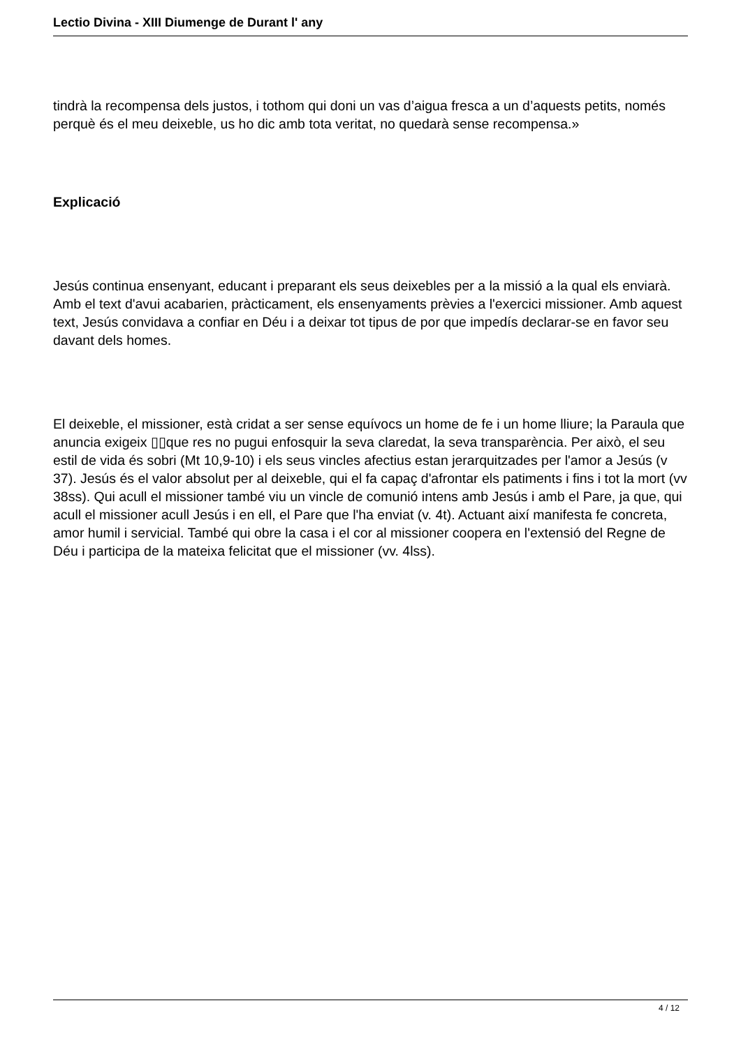Lectio Divina - XIII Diumenge de Durant l' any
tindrà la recompensa dels justos, i tothom qui doni un vas d’aigua fresca a un d’aquests petits, només perquè és el meu deixeble, us ho dic amb tota veritat, no quedarà sense recompensa.»
Explicació
Jesús continua ensenyant, educant i preparant els seus deixebles per a la missió a la qual els enviarà. Amb el text d'avui acabarien, pràcticament, els ensenyaments prèvies a l'exercici missioner. Amb aquest text, Jesús convidava a confiar en Déu i a deixar tot tipus de por que impedís declarar-se en favor seu davant dels homes.
El deixeble, el missioner, està cridat a ser sense equívocs un home de fe i un home lliure; la Paraula que anuncia exigeix ▯▯que res no pugui enfosquir la seva claredat, la seva transparència. Per això, el seu estil de vida és sobri (Mt 10,9-10) i els seus vincles afectius estan jerarquitzades per l'amor a Jesús (v 37). Jesús és el valor absolut per al deixeble, qui el fa capaç d'afrontar els patiments i fins i tot la mort (vv 38ss). Qui acull el missioner també viu un vincle de comunió intens amb Jesús i amb el Pare, ja que, qui acull el missioner acull Jesús i en ell, el Pare que l'ha enviat (v. 4t). Actuant així manifesta fe concreta, amor humil i servicial. També qui obre la casa i el cor al missioner coopera en l'extensió del Regne de Déu i participa de la mateixa felicitat que el missioner (vv. 4lss).
4 / 12